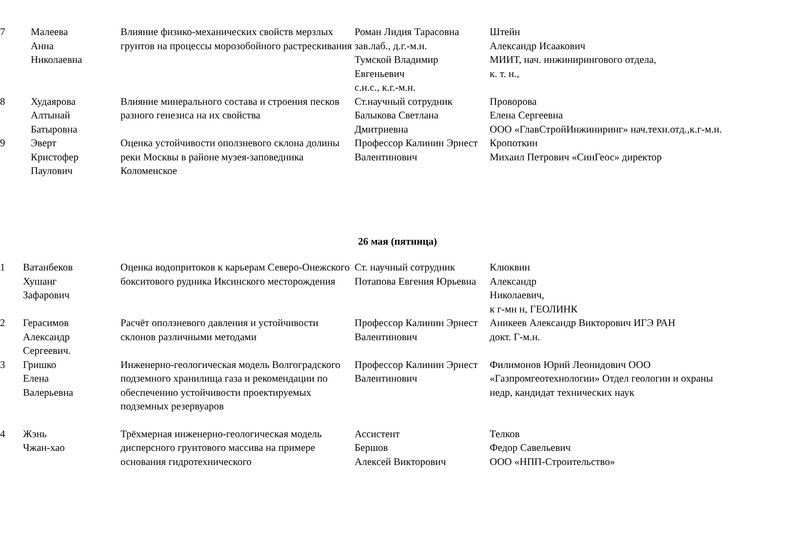| 7 | Малеева Анна Николаевна | Влияние физико-механических свойств мерзлых грунтов на процессы морозобойного растрескивания | Роман Лидия Тарасовна зав.лаб., д.г.-м.н. Тумской Владимир Евгеньевич с.н.с., к.г.-м.н. | Штейн Александр Исаакович МИИТ, нач. инжинирингового отдела, к. т. н., |
| 8 | Худаярова Алтынай Батыровна | Влияние минерального состава и строения песков разного генезиса на их свойства | Ст.научный сотрудник Балыкова Светлана Дмитриевна | Проворова Елена Сергеевна ООО «ГлавСтройИнжиниринг» нач.техн.отд.,к.г-м.н. |
| 9 | Эверт Кристофер Паулович | Оценка устойчивости оползневого склона долины реки Москвы в районе музея-заповедника Коломенское | Профессор Калинин Эрнест Валентинович | Кропоткин Михаил Петрович «СинГеос» директор |
26 мая (пятница)
| 1 | Ватанбеков Хушанг Зафарович | Оценка водопритоков к карьерам Северо-Онежского бокситового рудника Иксинского месторождения | Ст. научный сотрудник Потапова Евгения Юрьевна | Клюквин Александр Николаевич, к г-мн н, ГЕОЛИНК |
| 2 | Герасимов Александр Сергеевич. | Расчёт оползневого давления и устойчивости склонов различными методами | Профессор Калинин Эрнест Валентинович | Аникеев Александр Викторович ИГЭ РАН докт. Г-м.н. |
| 3 | Гришко Елена Валерьевна | Инженерно-геологическая модель Волгоградского подземного хранилища газа и рекомендации по обеспечению устойчивости проектируемых подземных резервуаров | Профессор Калинин Эрнест Валентинович | Филимонов Юрий Леонидович ООО «Газпромгеотехнологии» Отдел геологии и охраны недр, кандидат технических наук |
| 4 | Жэнь Чжан-хао | Трёхмерная инженерно-геологическая модель дисперсного грунтового массива на примере основания гидротехнического | Ассистент Бершов Алексей Викторович | Телков Федор Савельевич ООО «НПП-Строительство» |